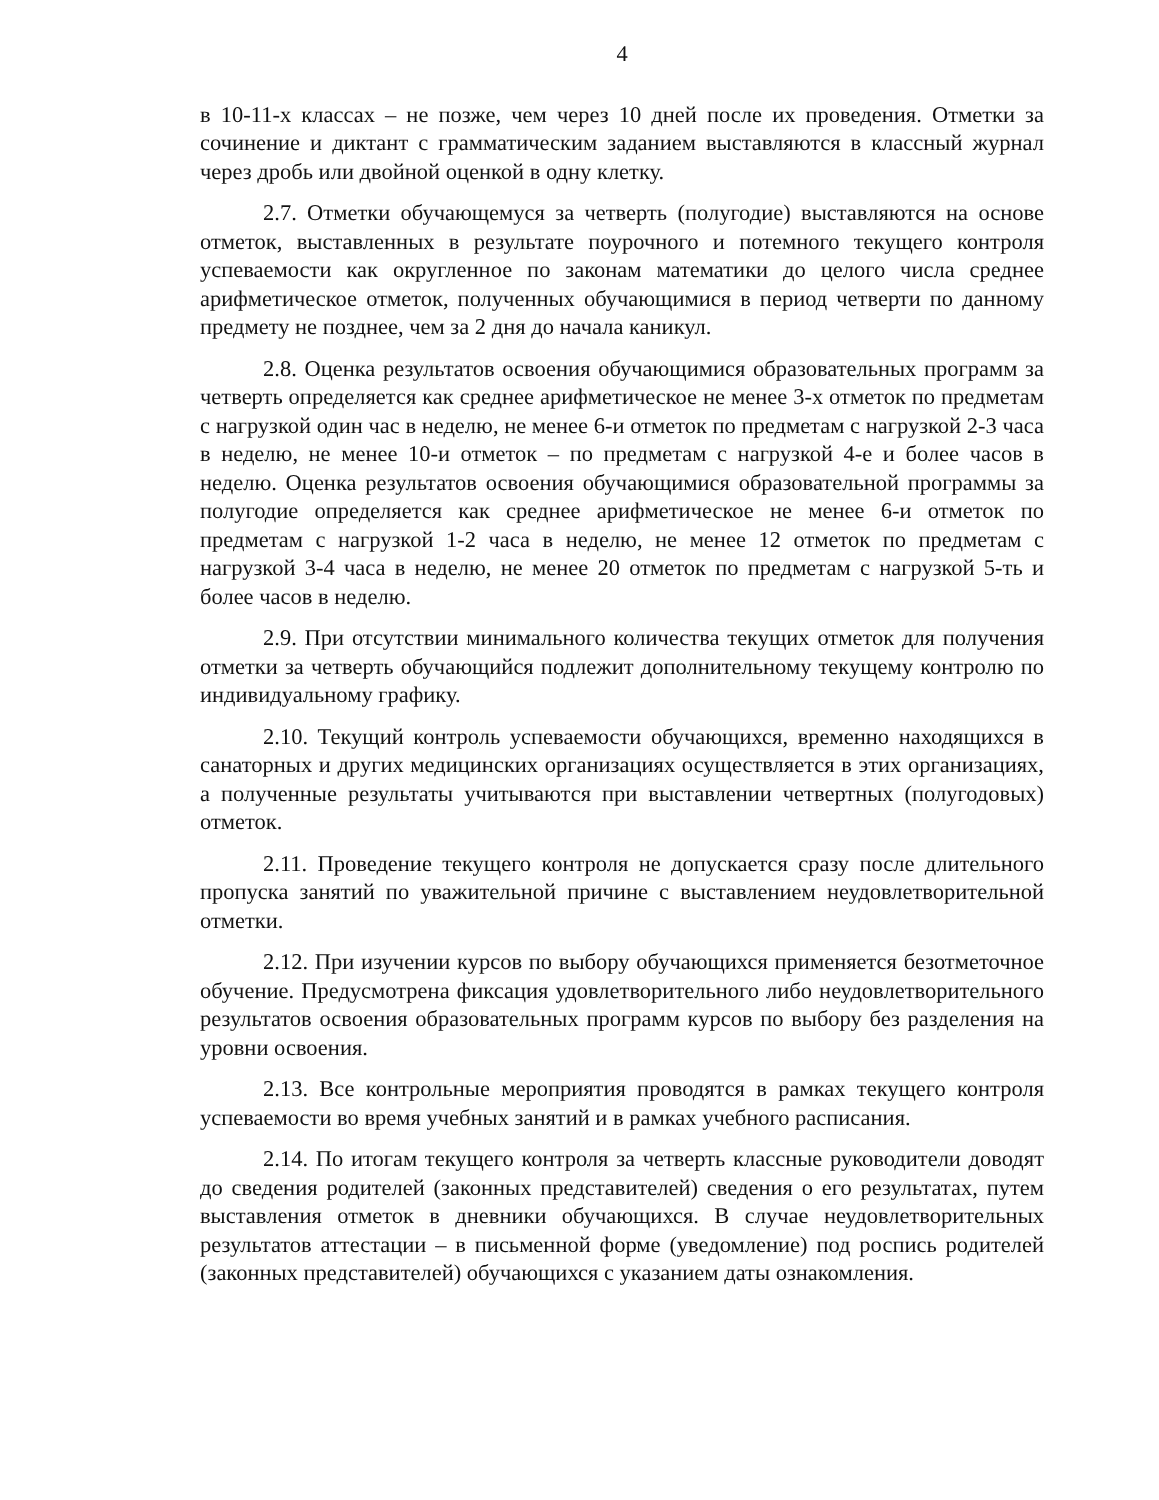4
в 10-11-х классах – не позже, чем через 10 дней после их проведения. Отметки за сочинение и диктант с грамматическим заданием выставляются в классный журнал через дробь или двойной оценкой в одну клетку.
2.7. Отметки обучающемуся за четверть (полугодие) выставляются на основе отметок, выставленных в результате поурочного и потемного текущего контроля успеваемости как округленное по законам математики до целого числа среднее арифметическое отметок, полученных обучающимися в период четверти по данному предмету не позднее, чем за 2 дня до начала каникул.
2.8. Оценка результатов освоения обучающимися образовательных программ за четверть определяется как среднее арифметическое не менее 3-х отметок по предметам с нагрузкой один час в неделю, не менее 6-и отметок по предметам с нагрузкой 2-3 часа в неделю, не менее 10-и отметок – по предметам с нагрузкой 4-е и более часов в неделю. Оценка результатов освоения обучающимися образовательной программы за полугодие определяется как среднее арифметическое не менее 6-и отметок по предметам с нагрузкой 1-2 часа в неделю, не менее 12 отметок по предметам с нагрузкой 3-4 часа в неделю, не менее 20 отметок по предметам с нагрузкой 5-ть и более часов в неделю.
2.9. При отсутствии минимального количества текущих отметок для получения отметки за четверть обучающийся подлежит дополнительному текущему контролю по индивидуальному графику.
2.10. Текущий контроль успеваемости обучающихся, временно находящихся в санаторных и других медицинских организациях осуществляется в этих организациях, а полученные результаты учитываются при выставлении четвертных (полугодовых) отметок.
2.11. Проведение текущего контроля не допускается сразу после длительного пропуска занятий по уважительной причине с выставлением неудовлетворительной отметки.
2.12. При изучении курсов по выбору обучающихся применяется безотметочное обучение. Предусмотрена фиксация удовлетворительного либо неудовлетворительного результатов освоения образовательных программ курсов по выбору без разделения на уровни освоения.
2.13. Все контрольные мероприятия проводятся в рамках текущего контроля успеваемости во время учебных занятий и в рамках учебного расписания.
2.14. По итогам текущего контроля за четверть классные руководители доводят до сведения родителей (законных представителей) сведения о его результатах, путем выставления отметок в дневники обучающихся. В случае неудовлетворительных результатов аттестации – в письменной форме (уведомление) под роспись родителей (законных представителей) обучающихся с указанием даты ознакомления.